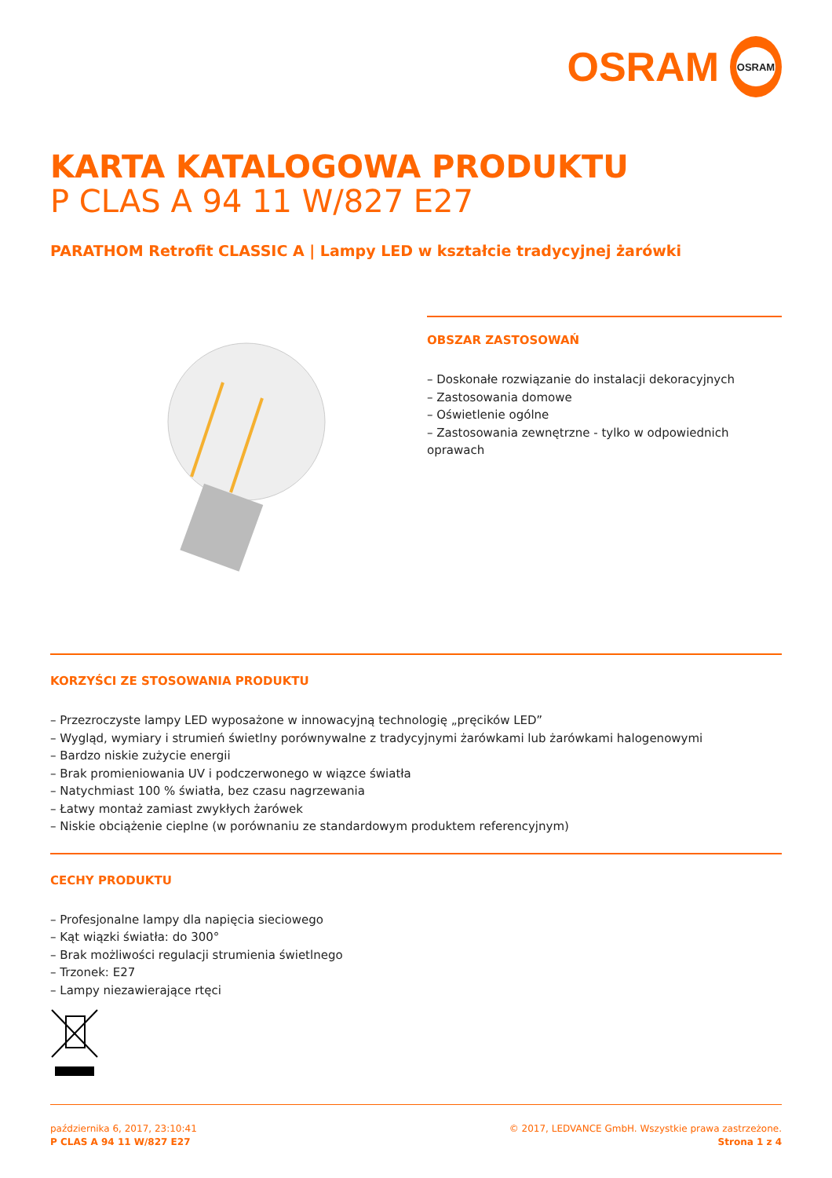OSRAM
OSRAM
KARTA KATALOGOWA PRODUKTU
P CLAS A 94 11 W/827 E27
PARATHOM Retrofit CLASSIC A | Lampy LED w kształcie tradycyjnej żarówki
OBSZAR ZASTOSOWAŃ
– Doskonałe rozwiązanie do instalacji dekoracyjnych
– Zastosowania domowe
– Oświetlenie ogólne
– Zastosowania zewnętrzne - tylko w odpowiednich oprawach
KORZYŚCI ZE STOSOWANIA PRODUKTU
– Przezroczyste lampy LED wyposażone w innowacyjną technologię „pręcików LED”
– Wygląd, wymiary i strumień świetlny porównywalne z tradycyjnymi żarówkami lub żarówkami halogenowymi
– Bardzo niskie zużycie energii
– Brak promieniowania UV i podczerwonego w wiązce światła
– Natychmiast 100 % światła, bez czasu nagrzewania
– Łatwy montaż zamiast zwykłych żarówek
– Niskie obciążenie cieplne (w porównaniu ze standardowym produktem referencyjnym)
CECHY PRODUKTU
– Profesjonalne lampy dla napięcia sieciowego
– Kąt wiązki światła: do 300°
– Brak możliwości regulacji strumienia świetlnego
– Trzonek: E27
– Lampy niezawierające rtęci
października 6, 2017, 23:10:41
P CLAS A 94 11 W/827 E27
© 2017, LEDVANCE GmbH. Wszystkie prawa zastrzeżone.
Strona 1 z 4